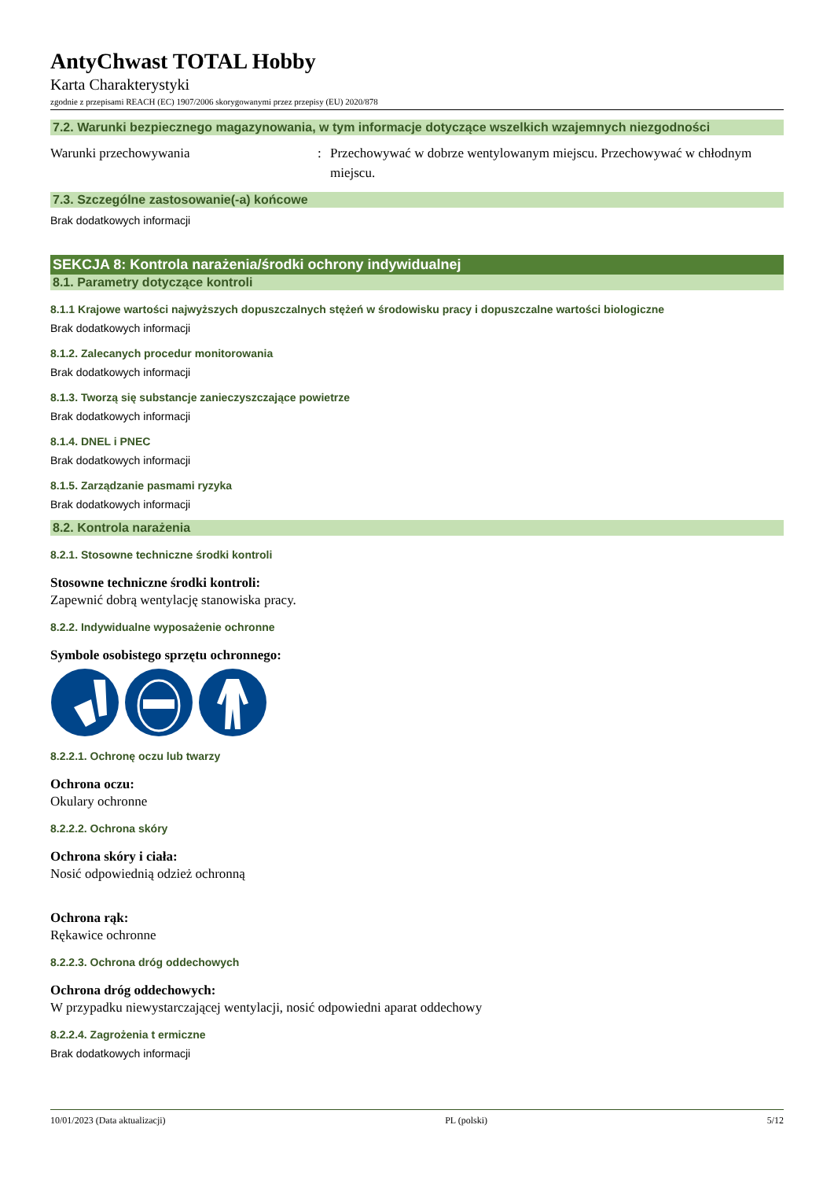AntyChwast TOTAL Hobby
Karta Charakterystyki
zgodnie z przepisami REACH (EC) 1907/2006 skorygowanymi przez przepisy (EU) 2020/878
7.2. Warunki bezpiecznego magazynowania, w tym informacje dotyczące wszelkich wzajemnych niezgodności
Warunki przechowywania : Przechowywać w dobrze wentylowanym miejscu. Przechowywać w chłodnym miejscu.
7.3. Szczególne zastosowanie(-a) końcowe
Brak dodatkowych informacji
SEKCJA 8: Kontrola narażenia/środki ochrony indywidualnej
8.1. Parametry dotyczące kontroli
8.1.1 Krajowe wartości najwyższych dopuszczalnych stężeń w środowisku pracy i dopuszczalne wartości biologiczne
Brak dodatkowych informacji
8.1.2. Zalecanych procedur monitorowania
Brak dodatkowych informacji
8.1.3. Tworzą się substancje zanieczyszczające powietrze
Brak dodatkowych informacji
8.1.4. DNEL i PNEC
Brak dodatkowych informacji
8.1.5. Zarządzanie pasmami ryzyka
Brak dodatkowych informacji
8.2. Kontrola narażenia
8.2.1. Stosowne techniczne środki kontroli
Stosowne techniczne środki kontroli:
Zapewnić dobrą wentylację stanowiska pracy.
8.2.2. Indywidualne wyposażenie ochronne
Symbole osobistego sprzętu ochronnego:
8.2.2.1. Ochronę oczu lub twarzy
Ochrona oczu:
Okulary ochronne
8.2.2.2. Ochrona skóry
Ochrona skóry i ciała:
Nosić odpowiednią odzież ochronną
Ochrona rąk:
Rękawice ochronne
8.2.2.3. Ochrona dróg oddechowych
Ochrona dróg oddechowych:
W przypadku niewystarczającej wentylacji, nosić odpowiedni aparat oddechowy
8.2.2.4. Zagrożenia t ermiczne
Brak dodatkowych informacji
10/01/2023 (Data aktualizacji) PL (polski) 5/12